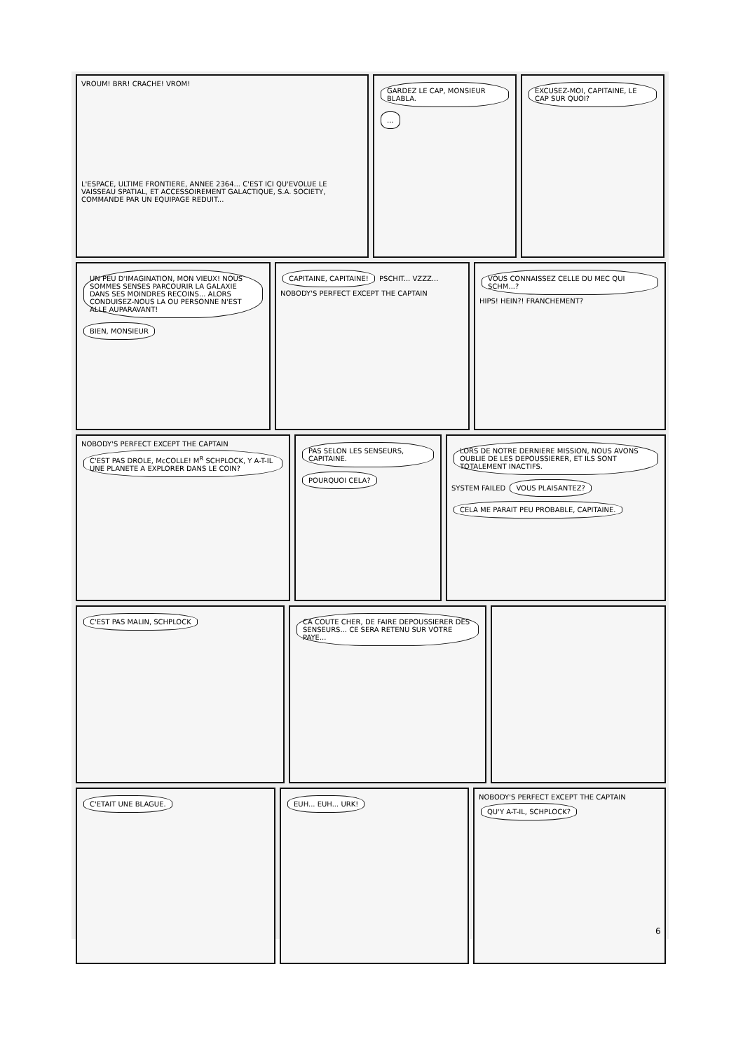VROUM! BRR! CRACHE! VROM!
L'ESPACE, ULTIME FRONTIERE, ANNEE 2364... C'EST ICI QU'EVOLUE LE VAISSEAU SPATIAL, ET ACCESSOIREMENT GALACTIQUE, S.A. SOCIETY, COMMANDE PAR UN EQUIPAGE REDUIT...
GARDEZ LE CAP, MONSIEUR BLABLA.
...
EXCUSEZ-MOI, CAPITAINE, LE CAP SUR QUOI?
UN PEU D'IMAGINATION, MON VIEUX! NOUS SOMMES SENSES PARCOURIR LA GALAXIE DANS SES MOINDRES RECOINS... ALORS CONDUISEZ-NOUS LA OU PERSONNE N'EST ALLE AUPARAVANT!
BIEN, MONSIEUR
CAPITAINE, CAPITAINE! PSCHIT... VZZZ... NOBODY'S PERFECT EXCEPT THE CAPTAIN
VOUS CONNAISSEZ CELLE DU MEC QUI SCHM...? HIPS! HEIN?! FRANCHEMENT?
NOBODY'S PERFECT EXCEPT THE CAPTAIN C'EST PAS DROLE, McCOLLE! M<sup>R</sup> SCHPLOCK, Y A-T-IL UNE PLANETE A EXPLORER DANS LE COIN?
PAS SELON LES SENSEURS, CAPITAINE.
POURQUOI CELA?
LORS DE NOTRE DERNIERE MISSION, NOUS AVONS OUBLIE DE LES DEPOUSSIERER, ET ILS SONT TOTALEMENT INACTIFS. SYSTEM FAILED VOUS PLAISANTEZ? CELA ME PARAIT PEU PROBABLE, CAPITAINE.
C'EST PAS MALIN, SCHPLOCK CA COUTE CHER, DE FAIRE DEPOUSSIERER DES SENSEURS... CE SERA RETENU SUR VOTRE PAYE...
C'ETAIT UNE BLAGUE. EUH... EUH... URK!
NOBODY'S PERFECT EXCEPT THE CAPTAIN QU'Y A-T-IL, SCHPLOCK?
6